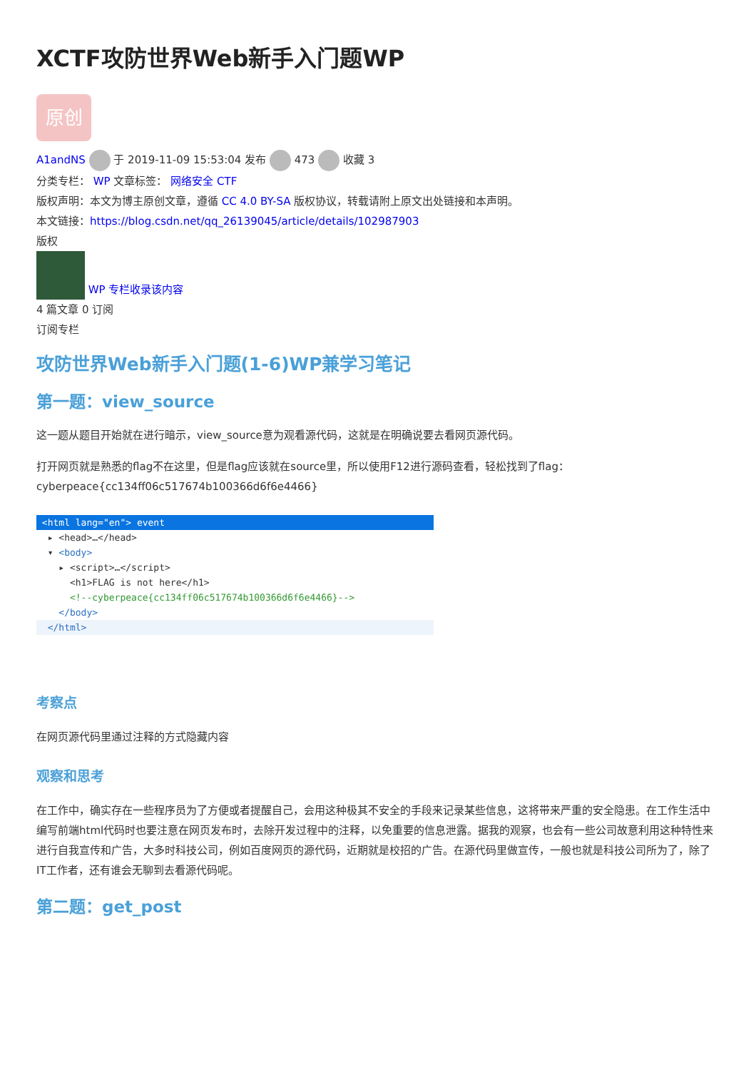XCTF攻防世界Web新手入门题WP
原创
A1andNS 于 2019-11-09 15:53:04 发布 473 收藏 3
分类专栏： WP 文章标签： 网络安全 CTF
版权声明：本文为博主原创文章，遵循 CC 4.0 BY-SA 版权协议，转载请附上原文出处链接和本声明。
本文链接：https://blog.csdn.net/qq_26139045/article/details/102987903
版权
WP 专栏收录该内容
4 篇文章 0 订阅
订阅专栏
攻防世界Web新手入门题(1-6)WP兼学习笔记
第一题：view_source
这一题从题目开始就在进行暗示，view_source意为观看源代码，这就是在明确说要去看网页源代码。
打开网页就是熟悉的flag不在这里，但是flag应该就在source里，所以使用F12进行源码查看，轻松找到了flag：cyberpeace{cc134ff06c517674b100366d6f6e4466}
<html lang="en"> event
▸ <head>…</head>
▾ <body>
▸ <script>…</script>
<h1>FLAG is not here</h1>
<!--cyberpeace{cc134ff06c517674b100366d6f6e4466}-->
</body>
</html>
考察点
在网页源代码里通过注释的方式隐藏内容
观察和思考
在工作中，确实存在一些程序员为了方便或者提醒自己，会用这种极其不安全的手段来记录某些信息，这将带来严重的安全隐患。在工作生活中编写前端html代码时也要注意在网页发布时，去除开发过程中的注释，以免重要的信息泄露。据我的观察，也会有一些公司故意利用这种特性来进行自我宣传和广告，大多时科技公司，例如百度网页的源代码，近期就是校招的广告。在源代码里做宣传，一般也就是科技公司所为了，除了IT工作者，还有谁会无聊到去看源代码呢。
第二题：get_post